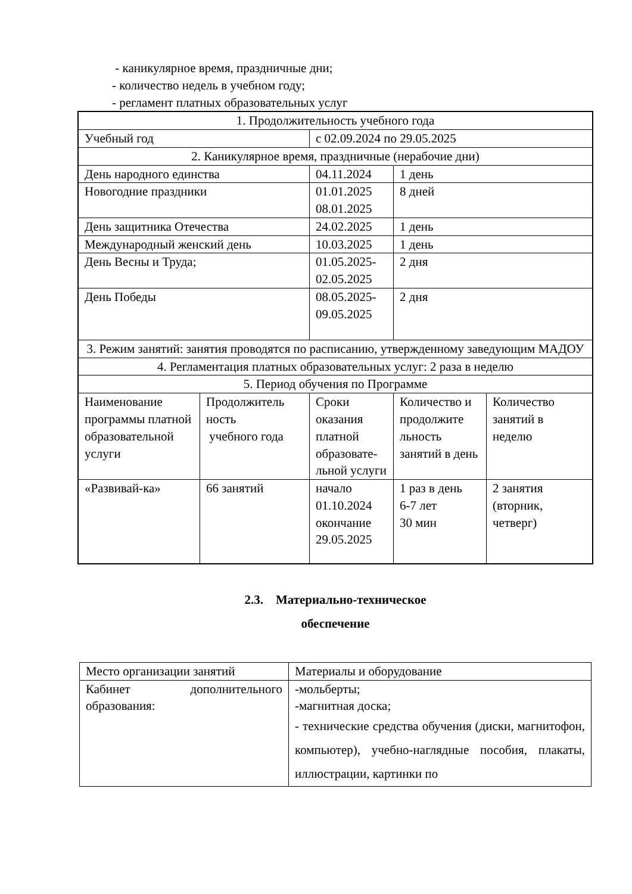- каникулярное время, праздничные дни;
- количество недель в учебном году;
- регламент платных образовательных услуг
| 1. Продолжительность учебного года | | | | |
| Учебный год | | с 02.09.2024 по 29.05.2025 | | |
| 2. Каникулярное время, праздничные (нерабочие дни) | | | | |
| День народного единства | | 04.11.2024 | 1 день | |
| Новогодние праздники | | 01.01.2025 08.01.2025 | 8 дней | |
| День защитника Отечества | | 24.02.2025 | 1 день | |
| Международный женский день | | 10.03.2025 | 1 день | |
| День Весны и Труда; | | 01.05.2025- 02.05.2025 | 2 дня | |
| День Победы | | 08.05.2025- 09.05.2025 | 2 дня | |
| 3. Режим занятий: занятия проводятся по расписанию, утвержденному заведующим МАДОУ | | | | |
| 4. Регламентация платных образовательных услуг: 2 раза в неделю | | | | |
| 5. Период обучения по Программе | | | | |
| Наименование программы платной образовательной услуги | Продолжитель ность учебного года | Сроки оказания платной образовате-льной услуги | Количество и продолжите льность занятий в день | Количество занятий в неделю |
| «Развивай-ка» | 66 занятий | начало 01.10.2024 окончание 29.05.2025 | 1 раз в день 6-7 лет 30 мин | 2 занятия (вторник, четверг) |
2.3. Материально-техническое
обеспечение
| Место организации занятий | Материалы и оборудование |
| Кабинет дополнительного образования: | -мольберты; -магнитная доска; - технические средства обучения (диски, магнитофон, компьютер), учебно-наглядные пособия, плакаты, иллюстрации, картинки по |